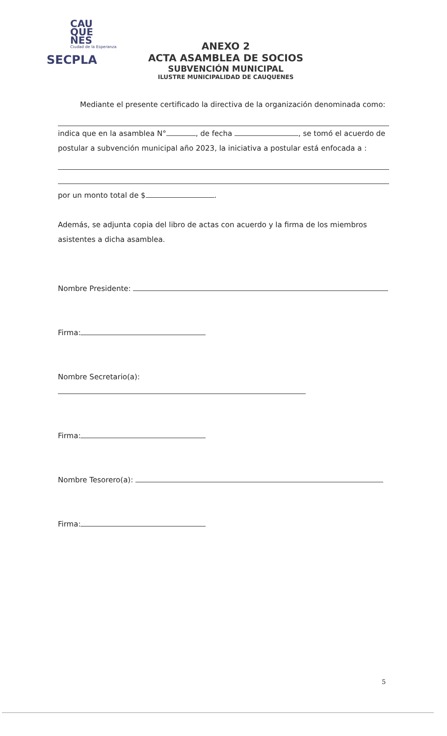CAU
QUE
NES
Ciudad de la Esperanza
SECPLA
ANEXO 2
ACTA ASAMBLEA DE SOCIOS
SUBVENCIÓN MUNICIPAL
ILUSTRE MUNICIPALIDAD DE CAUQUENES
Mediante el presente certificado la directiva de la organización denominada como:
indica que en la asamblea N° , de fecha , se tomó el acuerdo de postular a subvención municipal año 2023, la iniciativa a postular está enfocada a :
por un monto total de $ .
Además, se adjunta copia del libro de actas con acuerdo y la firma de los miembros asistentes a dicha asamblea.
Nombre Presidente:
Firma:
Nombre Secretario(a):
Firma:
Nombre Tesorero(a):
Firma:
5